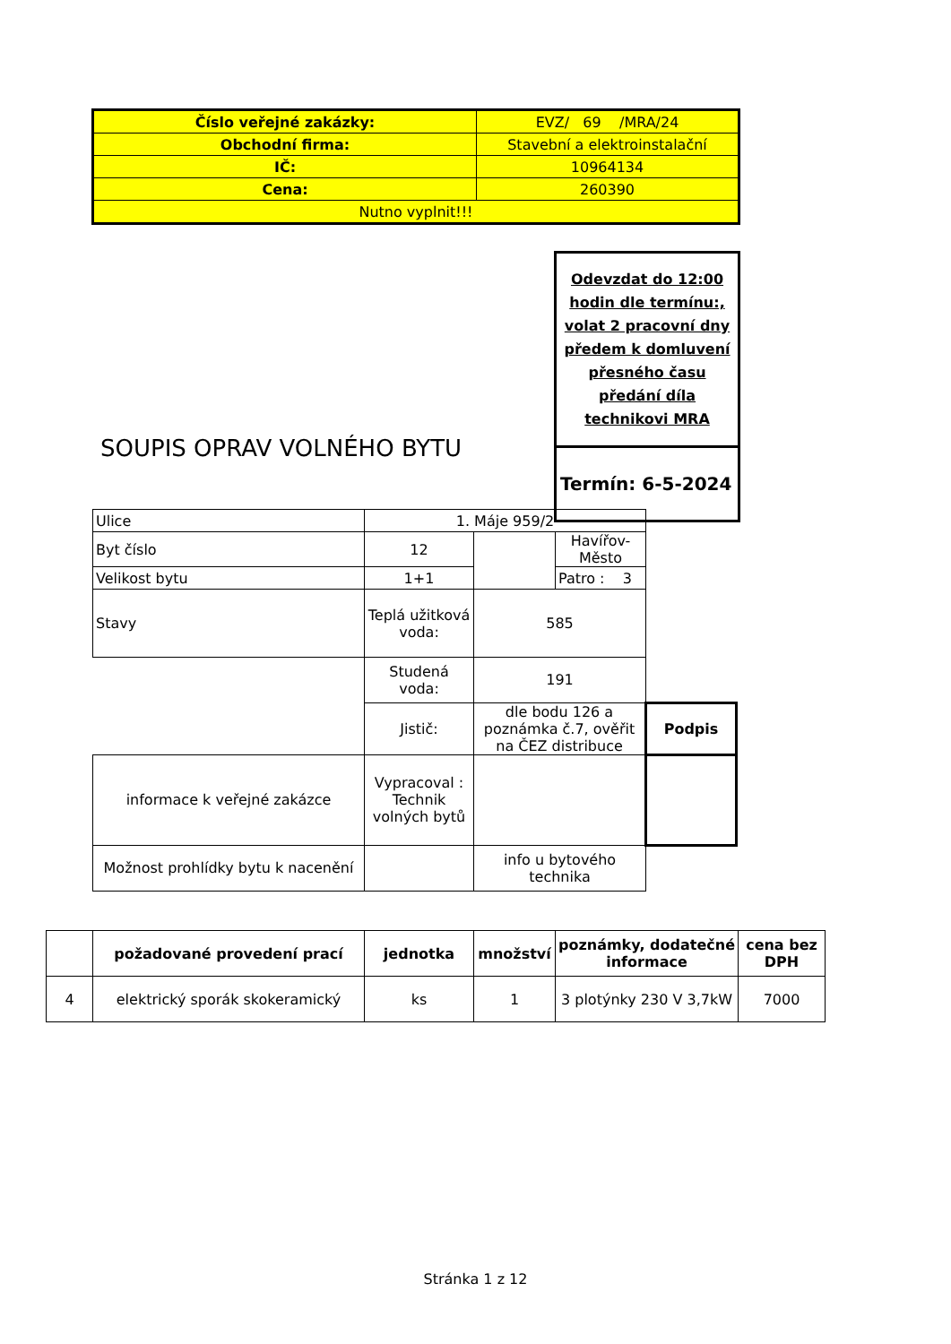| Číslo veřejné zakázky: | EVZ/ 69 /MRA/24 |
| Obchodní firma: | Stavební a elektroinstalační |
| IČ: | 10964134 |
| Cena: | 260390 |
| Nutno vyplnit!!! | |
Odevzdat do 12:00 hodin dle termínu:, volat 2 pracovní dny předem k domluvení přesného času předání díla technikovi MRA
Termín: 6-5-2024
SOUPIS OPRAV VOLNÉHO BYTU
| Ulice | 1. Máje 959/2 | | | |
| Byt číslo | 12 | | Havířov-Město | |
| Velikost bytu | 1+1 | | Patro : 3 | |
| Stavy | Teplá užitková voda: | 585 | | |
| | Studená voda: | 191 | | |
| | Jistič: | dle bodu 126 a poznámka č.7, ověřit na ČEZ distribuce | | Podpis |
| informace k veřejné zakázce | Vypracoval : Technik volných bytů | | | |
| Možnost prohlídky bytu k nacenění | | info u bytového technika | | |
| | požadované provedení prací | jednotka | množství | poznámky, dodatečné informace | cena bez DPH |
| --- | --- | --- | --- | --- | --- |
| 4 | elektrický sporák skokeramický | ks | 1 | 3 plotýnky 230 V 3,7kW | 7000 |
Stránka 1 z 12